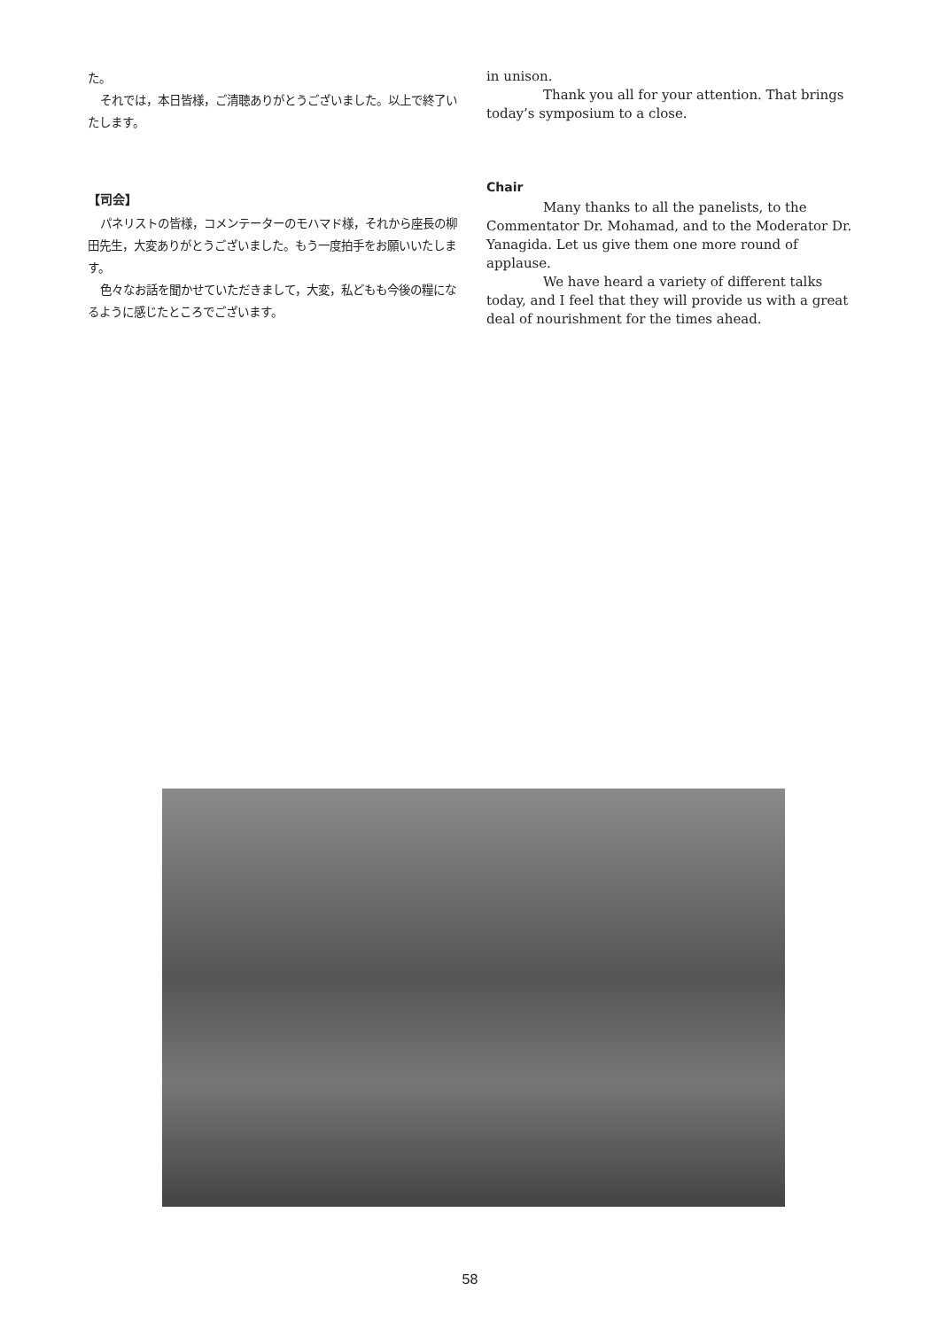た。
それでは，本日皆様，ご清聴ありがとうございました。以上で終了いたします。
【司会】
パネリストの皆様，コメンテーターのモハマド様，それから座長の柳田先生，大変ありがとうございました。もう一度拍手をお願いいたします。
色々なお話を聞かせていただきまして，大変，私どもも今後の糧になるように感じたところでございます。
in unison.
Thank you all for your attention. That brings today’s symposium to a close.
Chair
Many thanks to all the panelists, to the Commentator Dr. Mohamad, and to the Moderator Dr. Yanagida. Let us give them one more round of applause.
We have heard a variety of different talks today, and I feel that they will provide us with a great deal of nourishment for the times ahead.
58